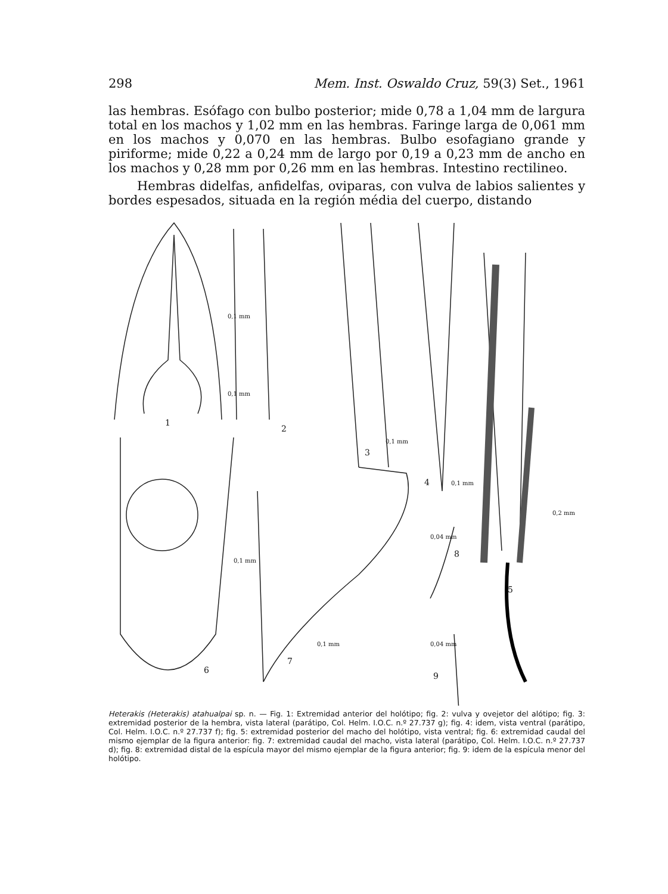298 Mem. Inst. Oswaldo Cruz, 59(3) Set., 1961
las hembras. Esófago con bulbo posterior; mide 0,78 a 1,04 mm de largura total en los machos y 1,02 mm en las hembras. Faringe larga de 0,061 mm en los machos y 0,070 en las hembras. Bulbo esofagiano grande y piriforme; mide 0,22 a 0,24 mm de largo por 0,19 a 0,23 mm de ancho en los machos y 0,28 mm por 0,26 mm en las hembras. Intestino rectilineo.
Hembras didelfas, anfidelfas, oviparas, con vulva de labios salientes y bordes espesados, situada en la región média del cuerpo, distando
1
2
3
4
5
6
7
8
9
0,1 mm
0,1 mm
0,1 mm
0,1 mm
0,2 mm
0,04 mm
0,04 mm
0,1 mm
0,1 mm
Heterakis (Heterakis) atahualpai sp. n. — Fig. 1: Extremidad anterior del holótipo; fig. 2: vulva y ovejetor del alótipo; fig. 3: extremidad posterior de la hembra, vista lateral (parátipo, Col. Helm. I.O.C. n.º 27.737 g); fig. 4: idem, vista ventral (parátipo, Col. Helm. I.O.C. n.º 27.737 f); fig. 5: extremidad posterior del macho del holótipo, vista ventral; fig. 6: extremidad caudal del mismo ejemplar de la figura anterior: fig. 7: extremidad caudal del macho, vista lateral (parátipo, Col. Helm. I.O.C. n.º 27.737 d); fig. 8: extremidad distal de la espícula mayor del mismo ejemplar de la figura anterior; fig. 9: idem de la espícula menor del holótipo.